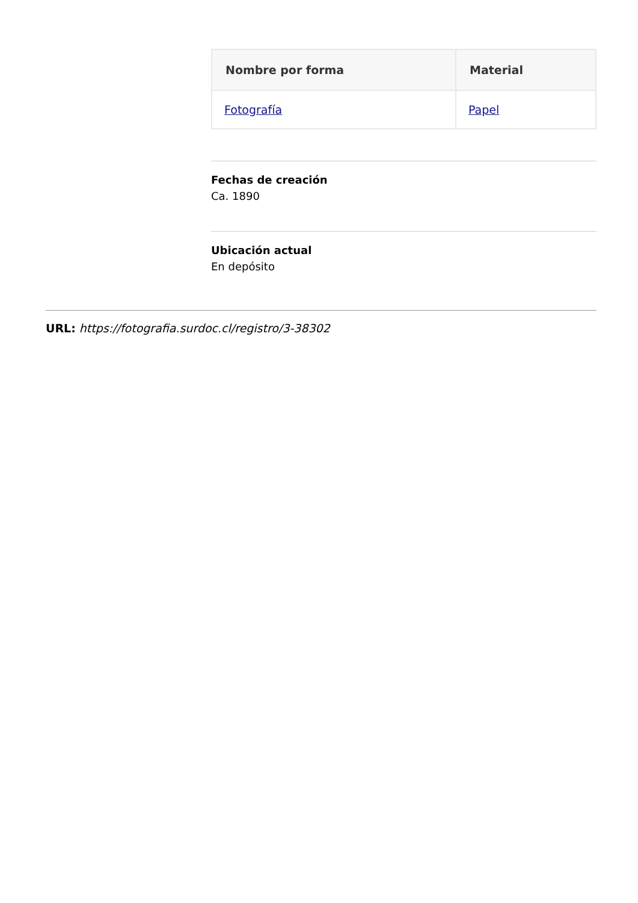| Nombre por forma | Material |
| --- | --- |
| Fotografía | Papel |
Fechas de creación
Ca. 1890
Ubicación actual
En depósito
URL: https://fotografia.surdoc.cl/registro/3-38302